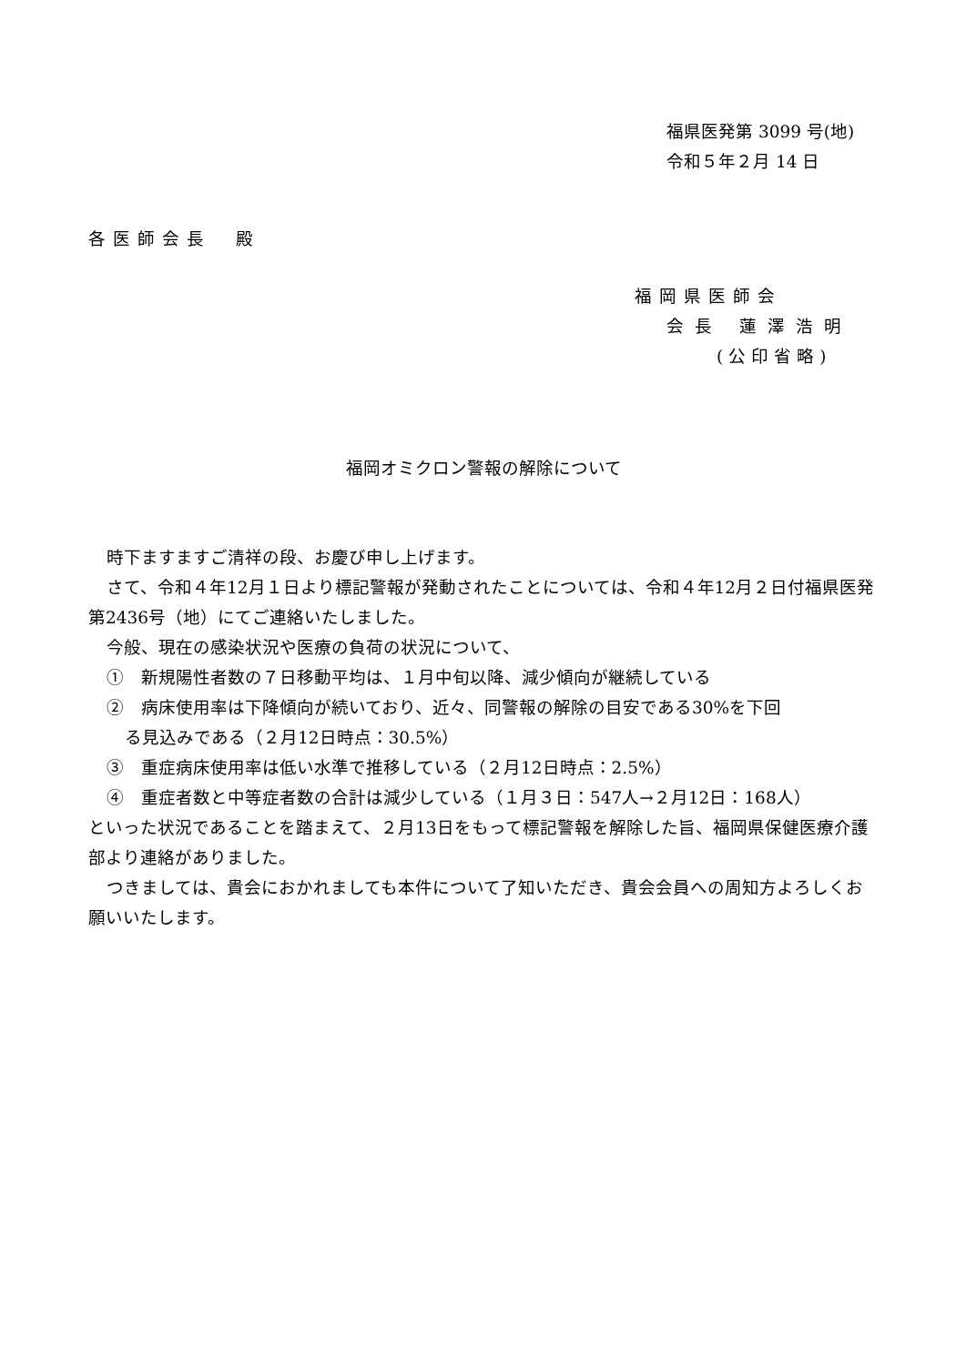福県医発第 3099 号(地)
令和５年２月 14 日
各医師会長　殿
福岡県医師会
会長 蓮澤浩明
(公印省略)
福岡オミクロン警報の解除について
時下ますますご清祥の段、お慶び申し上げます。
さて、令和４年12月１日より標記警報が発動されたことについては、令和４年12月２日付福県医発第2436号（地）にてご連絡いたしました。
今般、現在の感染状況や医療の負荷の状況について、
①　新規陽性者数の７日移動平均は、１月中旬以降、減少傾向が継続している
②　病床使用率は下降傾向が続いており、近々、同警報の解除の目安である30%を下回
る見込みである（２月12日時点：30.5%）
③　重症病床使用率は低い水準で推移している（２月12日時点：2.5%）
④　重症者数と中等症者数の合計は減少している（１月３日：547人→２月12日：168人）
といった状況であることを踏まえて、２月13日をもって標記警報を解除した旨、福岡県保健医療介護部より連絡がありました。
つきましては、貴会におかれましても本件について了知いただき、貴会会員への周知方よろしくお願いいたします。